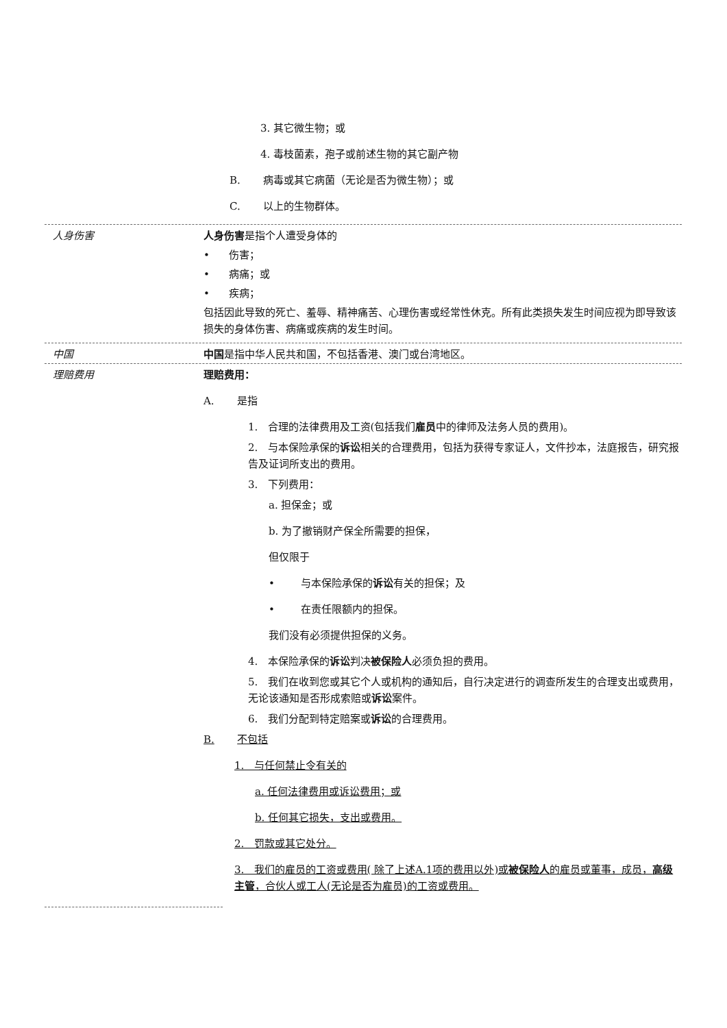3. 其它微生物；或
4. 毒枝菌素，孢子或前述生物的其它副产物
B. 病毒或其它病菌（无论是否为微生物）；或
C. 以上的生物群体。
人身伤害
人身伤害是指个人遭受身体的
• 伤害；
• 病痛；或
• 疾病；
包括因此导致的死亡、羞辱、精神痛苦、心理伤害或经常性休克。所有此类损失发生时间应视为即导致该损失的身体伤害、病痛或疾病的发生时间。
中国 中国是指中华人民共和国，不包括香港、澳门或台湾地区。
理赔费用
理赔费用：
A. 是指
1. 合理的法律费用及工资(包括我们雇员中的律师及法务人员的费用)。
2. 与本保险承保的诉讼相关的合理费用，包括为获得专家证人，文件抄本，法庭报告，研究报告及证词所支出的费用。
3. 下列费用：
a. 担保金；或
b. 为了撤销财产保全所需要的担保，
但仅限于
• 与本保险承保的诉讼有关的担保；及
• 在责任限额内的担保。
我们没有必须提供担保的义务。
4. 本保险承保的诉讼判决被保险人必须负担的费用。
5. 我们在收到您或其它个人或机构的通知后，自行决定进行的调查所发生的合理支出或费用，无论该通知是否形成索赔或诉讼案件。
6. 我们分配到特定赔案或诉讼的合理费用。
B. 不包括
1. 与任何禁止令有关的
a. 任何法律费用或诉讼费用；或
b. 任何其它损失，支出或费用。
2. 罚款或其它处分。
3. 我们的雇员的工资或费用( 除了上述A.1项的费用以外)或被保险人的雇员或董事，成员，高级主管，合伙人或工人(无论是否为雇员)的工资或费用。